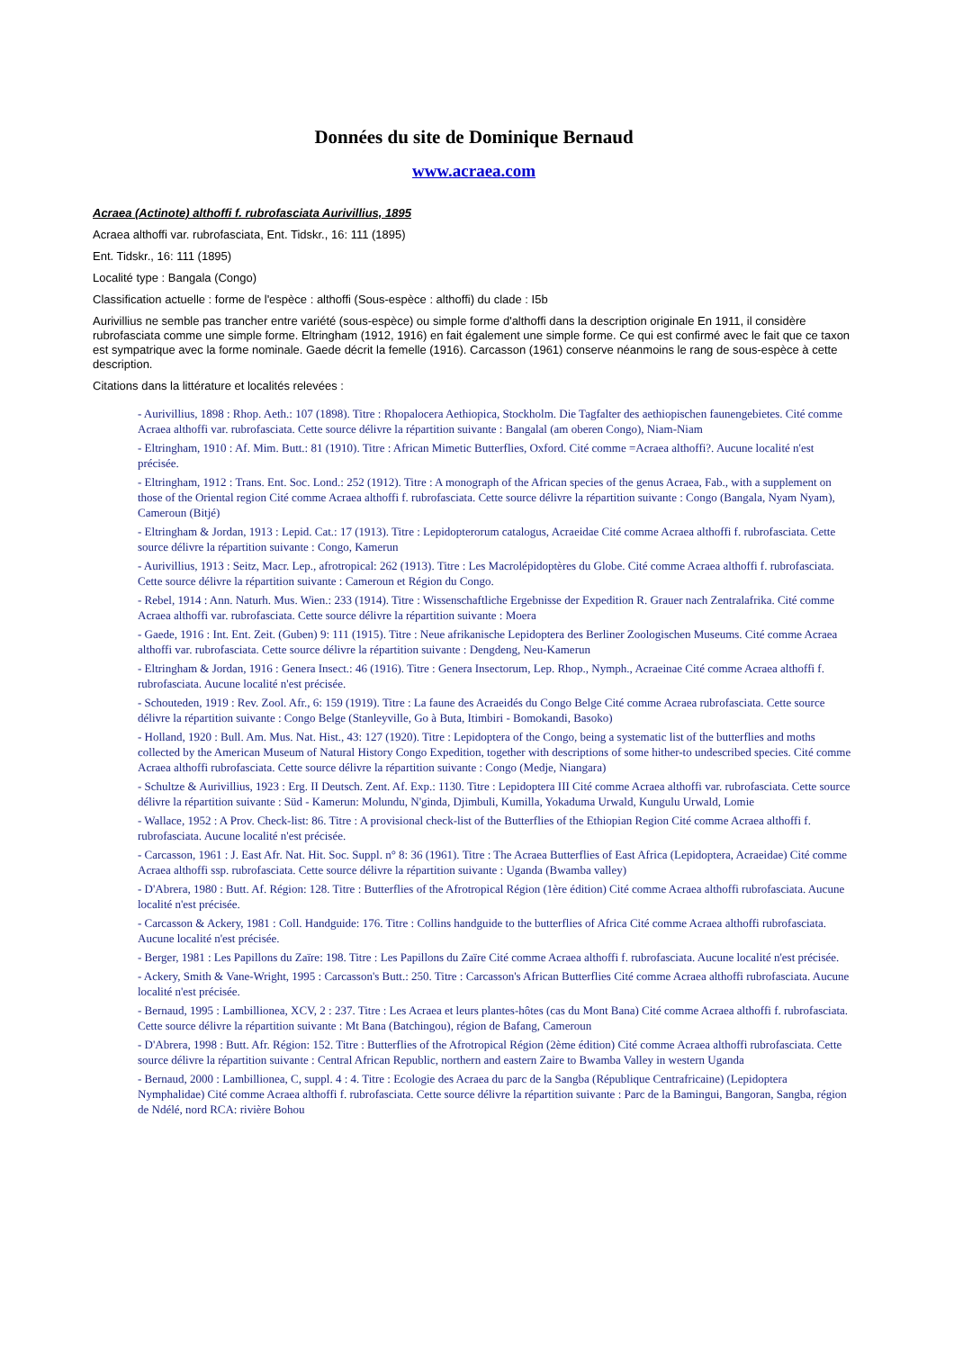Données du site de Dominique Bernaud
www.acraea.com
Acraea (Actinote) althoffi f. rubrofasciata Aurivillius, 1895
Acraea althoffi var. rubrofasciata, Ent. Tidskr., 16: 111 (1895)
Ent. Tidskr., 16: 111 (1895)
Localité type : Bangala (Congo)
Classification actuelle : forme de l'espèce : althoffi (Sous-espèce : althoffi) du clade : I5b
Aurivillius ne semble pas trancher entre variété (sous-espèce) ou simple forme d'althoffi dans la description originale En 1911, il considère rubrofasciata comme une simple forme. Eltringham (1912, 1916) en fait également une simple forme. Ce qui est confirmé avec le fait que ce taxon est sympatrique avec la forme nominale. Gaede décrit la femelle (1916). Carcasson (1961) conserve néanmoins le rang de sous-espèce à cette description.
Citations dans la littérature et localités relevées :
- Aurivillius, 1898 : Rhop. Aeth.: 107 (1898). Titre : Rhopalocera Aethiopica, Stockholm. Die Tagfalter des aethiopischen faunengebietes. Cité comme Acraea althoffi var. rubrofasciata. Cette source délivre la répartition suivante : Bangalal (am oberen Congo), Niam-Niam
- Eltringham, 1910 : Af. Mim. Butt.: 81 (1910). Titre : African Mimetic Butterflies, Oxford. Cité comme =Acraea althoffi?. Aucune localité n'est précisée.
- Eltringham, 1912 : Trans. Ent. Soc. Lond.: 252 (1912). Titre : A monograph of the African species of the genus Acraea, Fab., with a supplement on those of the Oriental region Cité comme Acraea althoffi f. rubrofasciata. Cette source délivre la répartition suivante : Congo (Bangala, Nyam Nyam), Cameroun (Bitjé)
- Eltringham & Jordan, 1913 : Lepid. Cat.: 17 (1913). Titre : Lepidopterorum catalogus, Acraeidae Cité comme Acraea althoffi f. rubrofasciata. Cette source délivre la répartition suivante : Congo, Kamerun
- Aurivillius, 1913 : Seitz, Macr. Lep., afrotropical: 262 (1913). Titre : Les Macrolépidoptères du Globe. Cité comme Acraea althoffi f. rubrofasciata. Cette source délivre la répartition suivante : Cameroun et Région du Congo.
- Rebel, 1914 : Ann. Naturh. Mus. Wien.: 233 (1914). Titre : Wissenschaftliche Ergebnisse der Expedition R. Grauer nach Zentralafrika. Cité comme Acraea althoffi var. rubrofasciata. Cette source délivre la répartition suivante : Moera
- Gaede, 1916 : Int. Ent. Zeit. (Guben) 9: 111 (1915). Titre : Neue afrikanische Lepidoptera des Berliner Zoologischen Museums. Cité comme Acraea althoffi var. rubrofasciata. Cette source délivre la répartition suivante : Dengdeng, Neu-Kamerun
- Eltringham & Jordan, 1916 : Genera Insect.: 46 (1916). Titre : Genera Insectorum, Lep. Rhop., Nymph., Acraeinae Cité comme Acraea althoffi f. rubrofasciata. Aucune localité n'est précisée.
- Schouteden, 1919 : Rev. Zool. Afr., 6: 159 (1919). Titre : La faune des Acraeidés du Congo Belge Cité comme Acraea rubrofasciata. Cette source délivre la répartition suivante : Congo Belge (Stanleyville, Go à Buta, Itimbiri - Bomokandi, Basoko)
- Holland, 1920 : Bull. Am. Mus. Nat. Hist., 43: 127 (1920). Titre : Lepidoptera of the Congo, being a systematic list of the butterflies and moths collected by the American Museum of Natural History Congo Expedition, together with descriptions of some hither-to undescribed species. Cité comme Acraea althoffi rubrofasciata. Cette source délivre la répartition suivante : Congo (Medje, Niangara)
- Schultze & Aurivillius, 1923 : Erg. II Deutsch. Zent. Af. Exp.: 1130. Titre : Lepidoptera III Cité comme Acraea althoffi var. rubrofasciata. Cette source délivre la répartition suivante : Süd - Kamerun: Molundu, N'ginda, Djimbuli, Kumilla, Yokaduma Urwald, Kungulu Urwald, Lomie
- Wallace, 1952 : A Prov. Check-list: 86. Titre : A provisional check-list of the Butterflies of the Ethiopian Region Cité comme Acraea althoffi f. rubrofasciata. Aucune localité n'est précisée.
- Carcasson, 1961 : J. East Afr. Nat. Hit. Soc. Suppl. n° 8: 36 (1961). Titre : The Acraea Butterflies of East Africa (Lepidoptera, Acraeidae) Cité comme Acraea althoffi ssp. rubrofasciata. Cette source délivre la répartition suivante : Uganda (Bwamba valley)
- D'Abrera, 1980 : Butt. Af. Région: 128. Titre : Butterflies of the Afrotropical Région (1ère édition) Cité comme Acraea althoffi rubrofasciata. Aucune localité n'est précisée.
- Carcasson & Ackery, 1981 : Coll. Handguide: 176. Titre : Collins handguide to the butterflies of Africa Cité comme Acraea althoffi rubrofasciata. Aucune localité n'est précisée.
- Berger, 1981 : Les Papillons du Zaïre: 198. Titre : Les Papillons du Zaïre Cité comme Acraea althoffi f. rubrofasciata. Aucune localité n'est précisée.
- Ackery, Smith & Vane-Wright, 1995 : Carcasson's Butt.: 250. Titre : Carcasson's African Butterflies Cité comme Acraea althoffi rubrofasciata. Aucune localité n'est précisée.
- Bernaud, 1995 : Lambillionea, XCV, 2 : 237. Titre : Les Acraea et leurs plantes-hôtes (cas du Mont Bana) Cité comme Acraea althoffi f. rubrofasciata. Cette source délivre la répartition suivante : Mt Bana (Batchingou), région de Bafang, Cameroun
- D'Abrera, 1998 : Butt. Afr. Région: 152. Titre : Butterflies of the Afrotropical Région (2ème édition) Cité comme Acraea althoffi rubrofasciata. Cette source délivre la répartition suivante : Central African Republic, northern and eastern Zaire to Bwamba Valley in western Uganda
- Bernaud, 2000 : Lambillionea, C, suppl. 4 : 4. Titre : Ecologie des Acraea du parc de la Sangba (République Centrafricaine) (Lepidoptera Nymphalidae) Cité comme Acraea althoffi f. rubrofasciata. Cette source délivre la répartition suivante : Parc de la Bamingui, Bangoran, Sangba, région de Ndélé, nord RCA: rivière Bohou